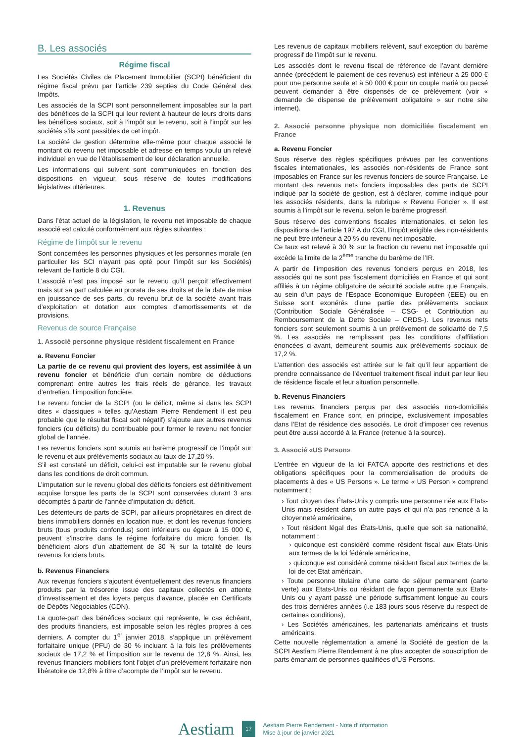B. Les associés
Régime fiscal
Les Sociétés Civiles de Placement Immobilier (SCPI) bénéficient du régime fiscal prévu par l’article 239 septies du Code Général des Impôts.
Les associés de la SCPI sont personnellement imposables sur la part des bénéfices de la SCPI qui leur revient à hauteur de leurs droits dans les bénéfices sociaux, soit à l’impôt sur le revenu, soit à l’impôt sur les sociétés s’ils sont passibles de cet impôt.
La société de gestion détermine elle-même pour chaque associé le montant du revenu net imposable et adresse en temps voulu un relevé individuel en vue de l’établissement de leur déclaration annuelle.
Les informations qui suivent sont communiquées en fonction des dispositions en vigueur, sous réserve de toutes modifications législatives ultérieures.
1. Revenus
Dans l’état actuel de la législation, le revenu net imposable de chaque associé est calculé conformément aux règles suivantes :
Régime de l’impôt sur le revenu
Sont concernées les personnes physiques et les personnes morale (en particulier les SCI n’ayant pas opté pour l’impôt sur les Sociétés) relevant de l’article 8 du CGI.
L’associé n’est pas imposé sur le revenu qu’il perçoit effectivement mais sur sa part calculée au prorata de ses droits et de la date de mise en jouissance de ses parts, du revenu brut de la société avant frais d’exploitation et dotation aux comptes d’amortissements et de provisions.
Revenus de source Française
1. Associé personne physique résident fiscalement en France
a. Revenu Foncier
La partie de ce revenu qui provient des loyers, est assimilée à un revenu foncier et bénéficie d’un certain nombre de déductions comprenant entre autres les frais réels de gérance, les travaux d’entretien, l’imposition foncière.
Le revenu foncier de la SCPI (ou le déficit, même si dans les SCPI dites « classiques » telles qu’Aestiam Pierre Rendement il est peu probable que le résultat fiscal soit négatif) s’ajoute aux autres revenus fonciers (ou déficits) du contribuable pour former le revenu net foncier global de l’année.
Les revenus fonciers sont soumis au barème progressif de l’impôt sur le revenu et aux prélèvements sociaux au taux de 17,20 %.
S’il est constaté un déficit, celui-ci est imputable sur le revenu global dans les conditions de droit commun.
L’imputation sur le revenu global des déficits fonciers est définitivement acquise lorsque les parts de la SCPI sont conservées durant 3 ans décomptés à partir de l’année d’imputation du déficit.
Les détenteurs de parts de SCPI, par ailleurs propriétaires en direct de biens immobiliers donnés en location nue, et dont les revenus fonciers bruts (tous produits confondus) sont inférieurs ou égaux à 15 000 €, peuvent s’inscrire dans le régime forfaitaire du micro foncier. Ils bénéficient alors d’un abattement de 30 % sur la totalité de leurs revenus fonciers bruts.
b. Revenus Financiers
Aux revenus fonciers s’ajoutent éventuellement des revenus financiers produits par la trésorerie issue des capitaux collectés en attente d’investissement et des loyers perçus d’avance, placée en Certificats de Dépôts Négociables (CDN).
La quote-part des bénéfices sociaux qui représente, le cas échéant, des produits financiers, est imposable selon les règles propres à ces derniers. A compter du 1<sup>er</sup> janvier 2018, s’applique un prélèvement forfaitaire unique (PFU) de 30 % incluant à la fois les prélèvements sociaux de 17,2 % et l’imposition sur le revenu de 12,8 %. Ainsi, les revenus financiers mobiliers font l’objet d’un prélèvement forfaitaire non libératoire de 12,8% à titre d’acompte de l’impôt sur le revenu.
Les revenus de capitaux mobiliers relèvent, sauf exception du barème progressif de l’impôt sur le revenu.
Les associés dont le revenu fiscal de référence de l’avant dernière année (précédent le paiement de ces revenus) est inférieur à 25 000 € pour une personne seule et à 50 000 € pour un couple marié ou pacsé peuvent demander à être dispensés de ce prélèvement (voir « demande de dispense de prélèvement obligatoire » sur notre site internet).
2. Associé personne physique non domiciliée fiscalement en France
a. Revenu Foncier
Sous réserve des règles spécifiques prévues par les conventions fiscales internationales, les associés non-résidents de France sont imposables en France sur les revenus fonciers de source Française. Le montant des revenus nets fonciers imposables des parts de SCPI indiqué par la société de gestion, est à déclarer, comme indiqué pour les associés résidents, dans la rubrique « Revenu Foncier ». Il est soumis à l’impôt sur le revenu, selon le barème progressif.
Sous réserve des conventions fiscales internationales, et selon les dispositions de l’article 197 A du CGI, l’impôt exigible des non-résidents ne peut être inférieur à 20 % du revenu net imposable.
Ce taux est relevé à 30 % sur la fraction du revenu net imposable qui excède la limite de la 2<sup>ème</sup> tranche du barème de l’IR.
A partir de l’imposition des revenus fonciers perçus en 2018, les associés qui ne sont pas fiscalement domiciliés en France et qui sont affiliés à un régime obligatoire de sécurité sociale autre que Français, au sein d’un pays de l’Espace Economique Européen (EEE) ou en Suisse sont exonérés d’une partie des prélèvements sociaux (Contribution Sociale Généralisée – CSG- et Contribution au Remboursement de la Dette Sociale – CRDS-). Les revenus nets fonciers sont seulement soumis à un prélèvement de solidarité de 7,5 %. Les associés ne remplissant pas les conditions d’affiliation énoncées ci-avant, demeurent soumis aux prélèvements sociaux de 17,2 %.
L’attention des associés est attirée sur le fait qu’il leur appartient de prendre connaissance de l’éventuel traitement fiscal induit par leur lieu de résidence fiscale et leur situation personnelle.
b. Revenus Financiers
Les revenus financiers perçus par des associés non-domiciliés fiscalement en France sont, en principe, exclusivement imposables dans l’Etat de résidence des associés. Le droit d’imposer ces revenus peut être aussi accordé à la France (retenue à la source).
3. Associé «US Person»
L’entrée en vigueur de la loi FATCA apporte des restrictions et des obligations spécifiques pour la commercialisation de produits de placements à des « US Persons ». Le terme « US Person » comprend notamment :
› Tout citoyen des États-Unis y compris une personne née aux Etats-Unis mais résident dans un autre pays et qui n’a pas renoncé à la citoyenneté américaine,
› Tout résident légal des États-Unis, quelle que soit sa nationalité, notamment :
› quiconque est considéré comme résident fiscal aux Etats-Unis aux termes de la loi fédérale américaine,
› quiconque est considéré comme résident fiscal aux termes de la loi de cet Etat américain.
› Toute personne titulaire d’une carte de séjour permanent (carte verte) aux Etats-Unis ou résidant de façon permanente aux Etats-Unis ou y ayant passé une période suffisamment longue au cours des trois dernières années (i.e 183 jours sous réserve du respect de certaines conditions),
› Les Sociétés américaines, les partenariats américains et trusts américains.
Cette nouvelle réglementation a amené la Société de gestion de la SCPI Aestiam Pierre Rendement à ne plus accepter de souscription de parts émanant de personnes qualifiées d’US Persons.
Aestiam 17 Aestiam Pierre Rendement - Note d’information
Mise à jour de janvier 2021